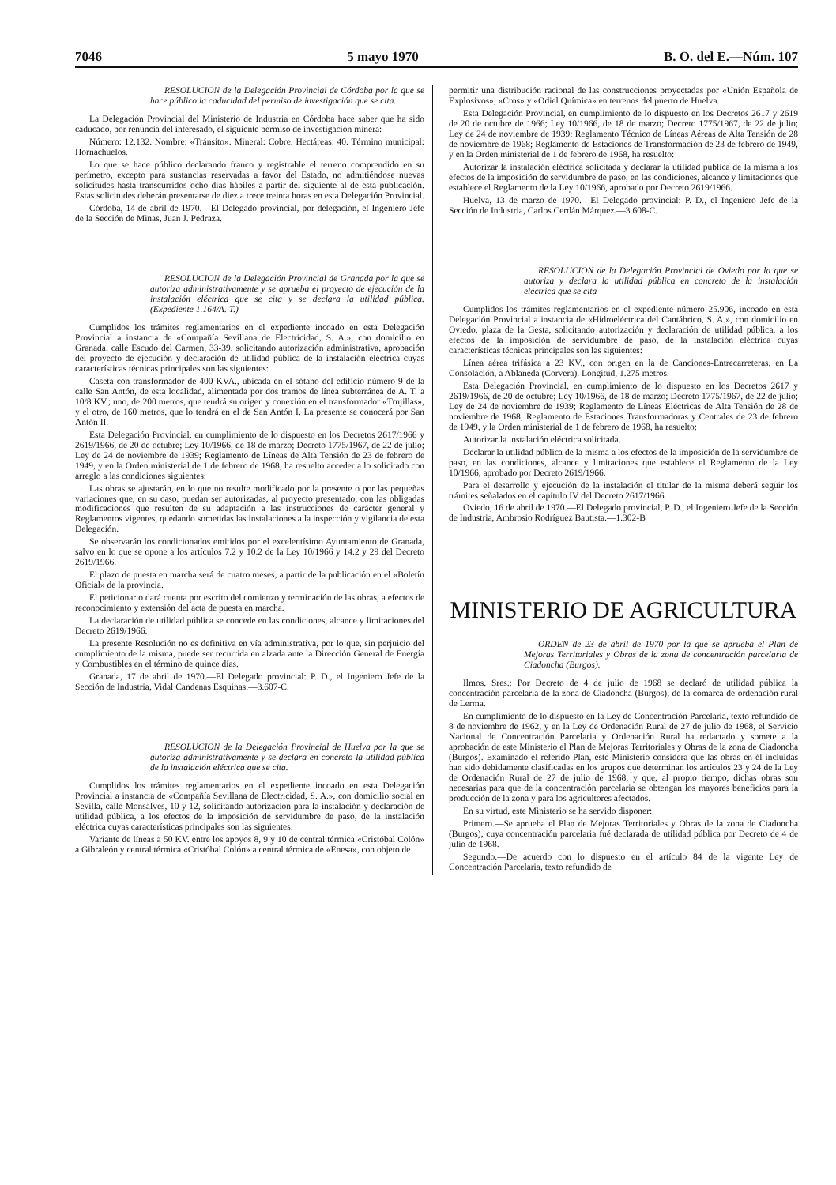7046 5 mayo 1970 B. O. del E.—Núm. 107
RESOLUCION de la Delegación Provincial de Córdoba por la que se hace público la caducidad del permiso de investigación que se cita.
La Delegación Provincial del Ministerio de Industria en Córdoba hace saber que ha sido caducado, por renuncia del interesado, el siguiente permiso de investigación minera:
Número: 12.132. Nombre: «Tránsito». Mineral: Cobre. Hectáreas: 40. Término municipal: Hornachuelos.
Lo que se hace público declarando franco y registrable el terreno comprendido en su perímetro, excepto para sustancias reservadas a favor del Estado, no admitiéndose nuevas solicitudes hasta transcurridos ocho días hábiles a partir del siguiente al de esta publicación. Estas solicitudes deberán presentarse de diez a trece treinta horas en esta Delegación Provincial.
Córdoba, 14 de abril de 1970.—El Delegado provincial, por delegación, el Ingeniero Jefe de la Sección de Minas, Juan J. Pedraza.
RESOLUCION de la Delegación Provincial de Granada por la que se autoriza administrativamente y se aprueba el proyecto de ejecución de la instalación eléctrica que se cita y se declara la utilidad pública. (Expediente 1.164/A. T.)
Cumplidos los trámites reglamentarios en el expediente incoado en esta Delegación Provincial a instancia de «Compañía Sevillana de Electricidad, S. A.», con domicilio en Granada, calle Escudo del Carmen, 33-39, solicitando autorización administrativa, aprobación del proyecto de ejecución y declaración de utilidad pública de la instalación eléctrica cuyas características técnicas principales son las siguientes:
Caseta con transformador de 400 KVA., ubicada en el sótano del edificio número 9 de la calle San Antón, de esta localidad, alimentada por dos tramos de línea subterránea de A. T. a 10/8 KV.; uno, de 200 metros, que tendrá su origen y conexión en el transformador «Trujillas», y el otro, de 160 metros, que lo tendrá en el de San Antón I. La presente se conocerá por San Antón II.
Esta Delegación Provincial, en cumplimiento de lo dispuesto en los Decretos 2617/1966 y 2619/1966, de 20 de octubre; Ley 10/1966, de 18 de marzo; Decreto 1775/1967, de 22 de julio; Ley de 24 de noviembre de 1939; Reglamento de Líneas de Alta Tensión de 23 de febrero de 1949, y en la Orden ministerial de 1 de febrero de 1968, ha resuelto acceder a lo solicitado con arreglo a las condiciones siguientes:
Las obras se ajustarán, en lo que no resulte modificado por la presente o por las pequeñas variaciones que, en su caso, puedan ser autorizadas, al proyecto presentado, con las obligadas modificaciones que resulten de su adaptación a las instrucciones de carácter general y Reglamentos vigentes, quedando sometidas las instalaciones a la inspección y vigilancia de esta Delegación.
Se observarán los condicionados emitidos por el excelentísimo Ayuntamiento de Granada, salvo en lo que se opone a los artículos 7.2 y 10.2 de la Ley 10/1966 y 14.2 y 29 del Decreto 2619/1966.
El plazo de puesta en marcha será de cuatro meses, a partir de la publicación en el «Boletín Oficial» de la provincia.
El peticionario dará cuenta por escrito del comienzo y terminación de las obras, a efectos de reconocimiento y extensión del acta de puesta en marcha.
La declaración de utilidad pública se concede en las condiciones, alcance y limitaciones del Decreto 2619/1966.
La presente Resolución no es definitiva en vía administrativa, por lo que, sin perjuicio del cumplimiento de la misma, puede ser recurrida en alzada ante la Dirección General de Energía y Combustibles en el término de quince días.
Granada, 17 de abril de 1970.—El Delegado provincial: P. D., el Ingeniero Jefe de la Sección de Industria, Vidal Candenas Esquinas.—3.607-C.
RESOLUCION de la Delegación Provincial de Huelva por la que se autoriza administrativamente y se declara en concreto la utilidad pública de la instalación eléctrica que se cita.
Cumplidos los trámites reglamentarios en el expediente incoado en esta Delegación Provincial a instancia de «Compañía Sevillana de Electricidad, S. A.», con domicilio social en Sevilla, calle Monsalves, 10 y 12, solicitando autorización para la instalación y declaración de utilidad pública, a los efectos de la imposición de servidumbre de paso, de la instalación eléctrica cuyas características principales son las siguientes:
Variante de líneas a 50 KV. entre los apoyos 8, 9 y 10 de central térmica «Cristóbal Colón» a Gibraleón y central térmica «Cristóbal Colón» a central térmica de «Enesa», con objeto de
permitir una distribución racional de las construcciones proyectadas por «Unión Española de Explosivos», «Cros» y «Odiel Química» en terrenos del puerto de Huelva.
Esta Delegación Provincial, en cumplimiento de lo dispuesto en los Decretos 2617 y 2619 de 20 de octubre de 1966; Ley 10/1966, de 18 de marzo; Decreto 1775/1967, de 22 de julio; Ley de 24 de noviembre de 1939; Reglamento Técnico de Líneas Aéreas de Alta Tensión de 28 de noviembre de 1968; Reglamento de Estaciones de Transformación de 23 de febrero de 1949, y en la Orden ministerial de 1 de febrero de 1968, ha resuelto:
Autorizar la instalación eléctrica solicitada y declarar la utilidad pública de la misma a los efectos de la imposición de servidumbre de paso, en las condiciones, alcance y limitaciones que establece el Reglamento de la Ley 10/1966, aprobado por Decreto 2619/1966.
Huelva, 13 de marzo de 1970.—El Delegado provincial: P. D., el Ingeniero Jefe de la Sección de Industria, Carlos Cerdán Márquez.—3.608-C.
RESOLUCION de la Delegación Provincial de Oviedo por la que se autoriza y declara la utilidad pública en concreto de la instalación eléctrica que se cita
Cumplidos los trámites reglamentarios en el expediente número 25.906, incoado en esta Delegación Provincial a instancia de «Hidroeléctrica del Cantábrico, S. A.», con domicilio en Oviedo, plaza de la Gesta, solicitando autorización y declaración de utilidad pública, a los efectos de la imposición de servidumbre de paso, de la instalación eléctrica cuyas características técnicas principales son las siguientes:
Línea aérea trifásica a 23 KV., con origen en la de Canciones-Entrecarreteras, en La Consolación, a Ablaneda (Corvera). Longitud, 1.275 metros.
Esta Delegación Provincial, en cumplimiento de lo dispuesto en los Decretos 2617 y 2619/1966, de 20 de octubre; Ley 10/1966, de 18 de marzo; Decreto 1775/1967, de 22 de julio; Ley de 24 de noviembre de 1939; Reglamento de Líneas Eléctricas de Alta Tensión de 28 de noviembre de 1968; Reglamento de Estaciones Transformadoras y Centrales de 23 de febrero de 1949, y la Orden ministerial de 1 de febrero de 1968, ha resuelto:
Autorizar la instalación eléctrica solicitada.
Declarar la utilidad pública de la misma a los efectos de la imposición de la servidumbre de paso, en las condiciones, alcance y limitaciones que establece el Reglamento de la Ley 10/1966, aprobado por Decreto 2619/1966.
Para el desarrollo y ejecución de la instalación el titular de la misma deberá seguir los trámites señalados en el capítulo IV del Decreto 2617/1966.
Oviedo, 16 de abril de 1970.—El Delegado provincial, P. D., el Ingeniero Jefe de la Sección de Industria, Ambrosio Rodríguez Bautista.—1.302-B
MINISTERIO DE AGRICULTURA
ORDEN de 23 de abril de 1970 por la que se aprueba el Plan de Mejoras Territoriales y Obras de la zona de concentración parcelaria de Ciadoncha (Burgos).
Ilmos. Sres.: Por Decreto de 4 de julio de 1968 se declaró de utilidad pública la concentración parcelaria de la zona de Ciadoncha (Burgos), de la comarca de ordenación rural de Lerma.
En cumplimiento de lo dispuesto en la Ley de Concentración Parcelaria, texto refundido de 8 de noviembre de 1962, y en la Ley de Ordenación Rural de 27 de julio de 1968, el Servicio Nacional de Concentración Parcelaria y Ordenación Rural ha redactado y somete a la aprobación de este Ministerio el Plan de Mejoras Territoriales y Obras de la zona de Ciadoncha (Burgos). Examinado el referido Plan, este Ministerio considera que las obras en él incluidas han sido debidamente clasificadas en los grupos que determinan los artículos 23 y 24 de la Ley de Ordenación Rural de 27 de julio de 1968, y que, al propio tiempo, dichas obras son necesarias para que de la concentración parcelaria se obtengan los mayores beneficios para la producción de la zona y para los agricultores afectados.
En su virtud, este Ministerio se ha servido disponer:
Primero.—Se aprueba el Plan de Mejoras Territoriales y Obras de la zona de Ciadoncha (Burgos), cuya concentración parcelaria fué declarada de utilidad pública por Decreto de 4 de julio de 1968.
Segundo.—De acuerdo con lo dispuesto en el artículo 84 de la vigente Ley de Concentración Parcelaria, texto refundido de